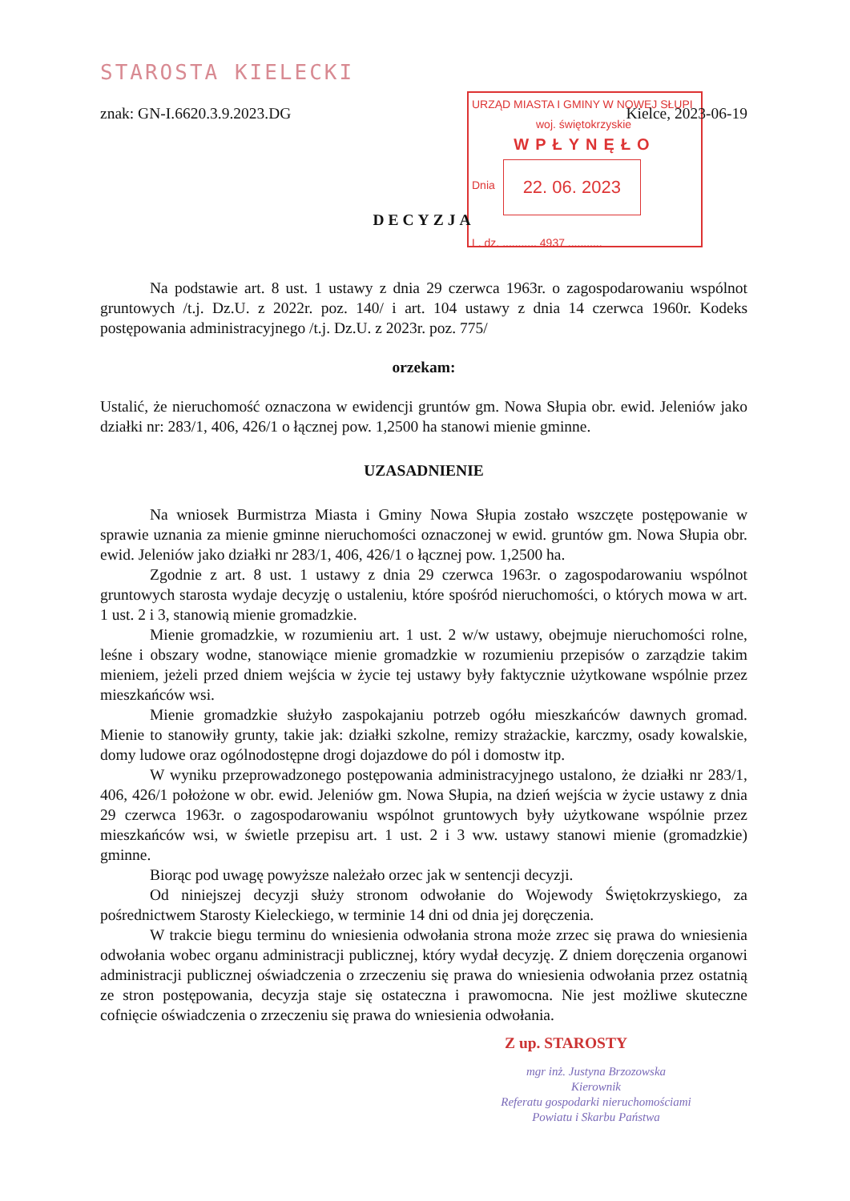URZĄD MIASTA I GMINY W NOWEJ SŁUPI
woj. świętokrzyskie
WPŁYNĘŁO
Dnia
22. 06. 2023
L. dz. ........... 4937 ...........
STAROSTA KIELECKI
znak: GN-I.6620.3.9.2023.DG Kielce, 2023-06-19
DECYZJA
Na podstawie art. 8 ust. 1 ustawy z dnia 29 czerwca 1963r. o zagospodarowaniu wspólnot gruntowych /t.j. Dz.U. z 2022r. poz. 140/ i art. 104 ustawy z dnia 14 czerwca 1960r. Kodeks postępowania administracyjnego /t.j. Dz.U. z 2023r. poz. 775/
orzekam:
Ustalić, że nieruchomość oznaczona w ewidencji gruntów gm. Nowa Słupia obr. ewid. Jeleniów jako działki nr: 283/1, 406, 426/1 o łącznej pow. 1,2500 ha stanowi mienie gminne.
UZASADNIENIE
Na wniosek Burmistrza Miasta i Gminy Nowa Słupia zostało wszczęte postępowanie w sprawie uznania za mienie gminne nieruchomości oznaczonej w ewid. gruntów gm. Nowa Słupia obr. ewid. Jeleniów jako działki nr 283/1, 406, 426/1 o łącznej pow. 1,2500 ha.
Zgodnie z art. 8 ust. 1 ustawy z dnia 29 czerwca 1963r. o zagospodarowaniu wspólnot gruntowych starosta wydaje decyzję o ustaleniu, które spośród nieruchomości, o których mowa w art. 1 ust. 2 i 3, stanowią mienie gromadzkie.
Mienie gromadzkie, w rozumieniu art. 1 ust. 2 w/w ustawy, obejmuje nieruchomości rolne, leśne i obszary wodne, stanowiące mienie gromadzkie w rozumieniu przepisów o zarządzie takim mieniem, jeżeli przed dniem wejścia w życie tej ustawy były faktycznie użytkowane wspólnie przez mieszkańców wsi.
Mienie gromadzkie służyło zaspokajaniu potrzeb ogółu mieszkańców dawnych gromad. Mienie to stanowiły grunty, takie jak: działki szkolne, remizy strażackie, karczmy, osady kowalskie, domy ludowe oraz ogólnodostępne drogi dojazdowe do pól i domostw itp.
W wyniku przeprowadzonego postępowania administracyjnego ustalono, że działki nr 283/1, 406, 426/1 położone w obr. ewid. Jeleniów gm. Nowa Słupia, na dzień wejścia w życie ustawy z dnia 29 czerwca 1963r. o zagospodarowaniu wspólnot gruntowych były użytkowane wspólnie przez mieszkańców wsi, w świetle przepisu art. 1 ust. 2 i 3 ww. ustawy stanowi mienie (gromadzkie) gminne.
Biorąc pod uwagę powyższe należało orzec jak w sentencji decyzji.
Od niniejszej decyzji służy stronom odwołanie do Wojewody Świętokrzyskiego, za pośrednictwem Starosty Kieleckiego, w terminie 14 dni od dnia jej doręczenia.
W trakcie biegu terminu do wniesienia odwołania strona może zrzec się prawa do wniesienia odwołania wobec organu administracji publicznej, który wydał decyzję. Z dniem doręczenia organowi administracji publicznej oświadczenia o zrzeczeniu się prawa do wniesienia odwołania przez ostatnią ze stron postępowania, decyzja staje się ostateczna i prawomocna. Nie jest możliwe skuteczne cofnięcie oświadczenia o zrzeczeniu się prawa do wniesienia odwołania.
Z up. STAROSTY
mgr inż. Justyna Brzozowska
Kierownik
Referatu gospodarki nieruchomościami
Powiatu i Skarbu Państwa